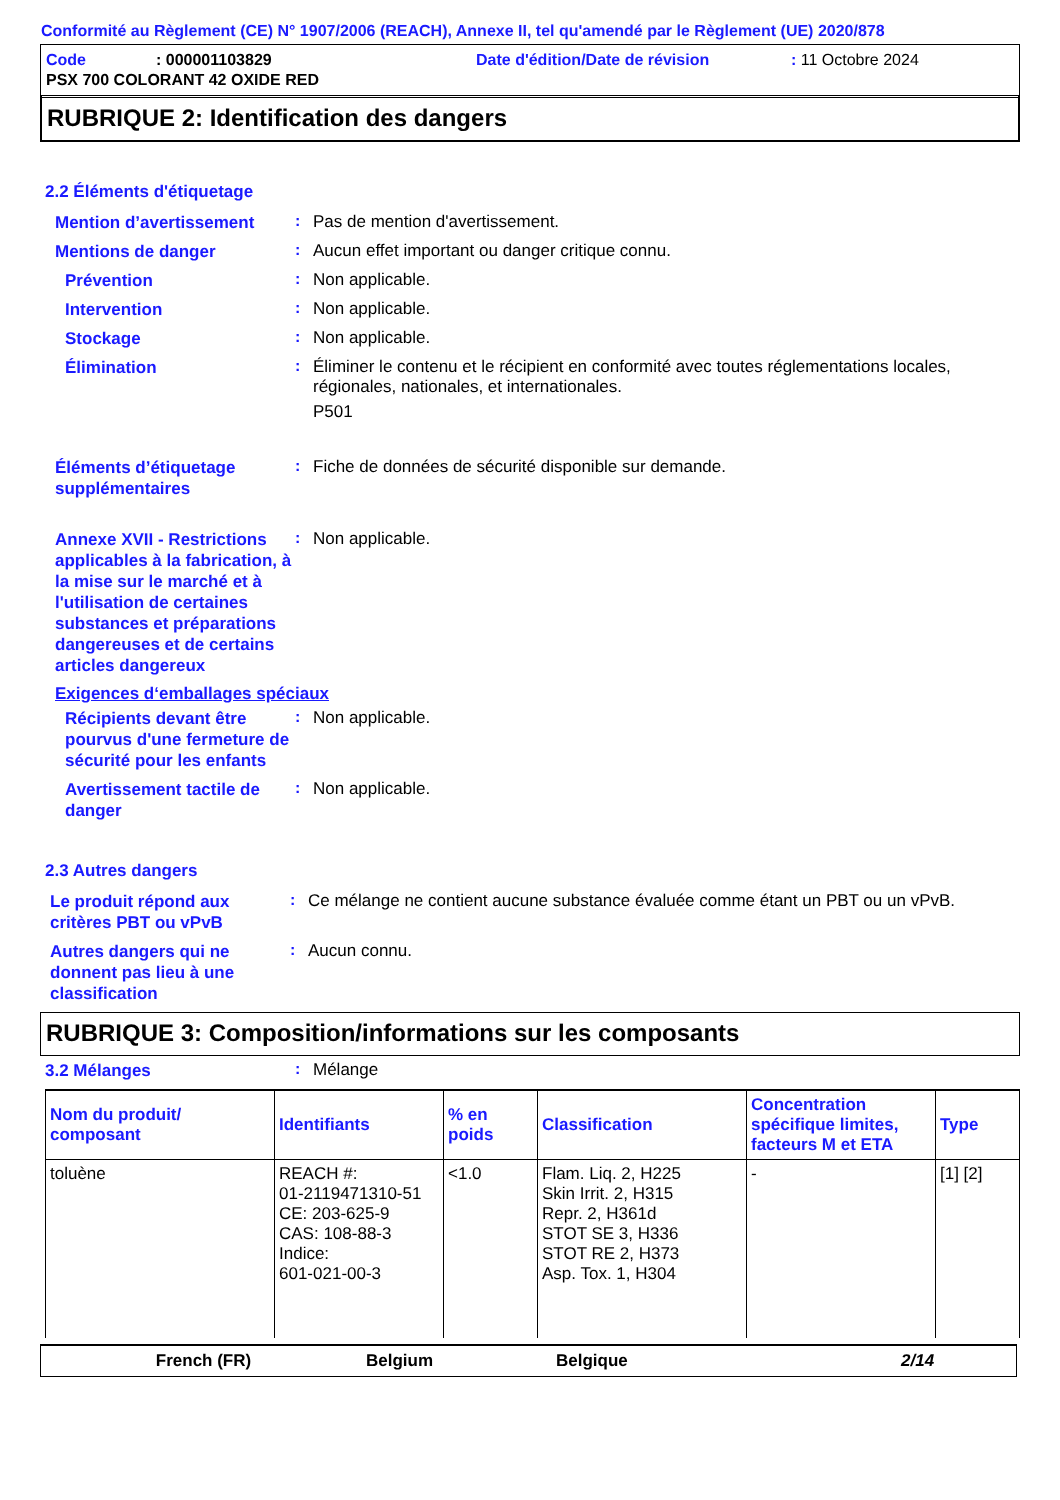Conformité au Règlement (CE) N° 1907/2006 (REACH), Annexe II, tel qu'amendé par le Règlement (UE) 2020/878
Code: 000001103829 Date d'édition/Date de révision: 11 Octobre 2024
PSX 700 COLORANT 42 OXIDE RED
RUBRIQUE 2: Identification des dangers
2.2 Éléments d'étiquetage
Mention d’avertissement
:
Pas de mention d'avertissement.
Mentions de danger
:
Aucun effet important ou danger critique connu.
Prévention
:
Non applicable.
Intervention
:
Non applicable.
Stockage
:
Non applicable.
Élimination
:
Éliminer le contenu et le récipient en conformité avec toutes réglementations locales, régionales, nationales, et internationales.
P501
Éléments d’étiquetage supplémentaires
:
Fiche de données de sécurité disponible sur demande.
Annexe XVII - Restrictions applicables à la fabrication, à la mise sur le marché et à l'utilisation de certaines substances et préparations dangereuses et de certains articles dangereux
:
Non applicable.
Exigences d‘emballages spéciaux
Récipients devant être pourvus d'une fermeture de sécurité pour les enfants
:
Non applicable.
Avertissement tactile de danger
:
Non applicable.
2.3 Autres dangers
Le produit répond aux critères PBT ou vPvB
:
Ce mélange ne contient aucune substance évaluée comme étant un PBT ou un vPvB.
Autres dangers qui ne donnent pas lieu à une classification
:
Aucun connu.
RUBRIQUE 3: Composition/informations sur les composants
3.2 Mélanges
:
Mélange
| Nom du produit/ composant | Identifiants | % en poids | Classification | Concentration spécifique limites, facteurs M et ETA | Type |
| --- | --- | --- | --- | --- | --- |
| toluène | REACH #: 01-2119471310-51 CE: 203-625-9 CAS: 108-88-3 Indice: 601-021-00-3 | <1.0 | Flam. Liq. 2, H225 Skin Irrit. 2, H315 Repr. 2, H361d STOT SE 3, H336 STOT RE 2, H373 Asp. Tox. 1, H304 | - | [1] [2] |
French (FR) Belgium Belgique 2/14